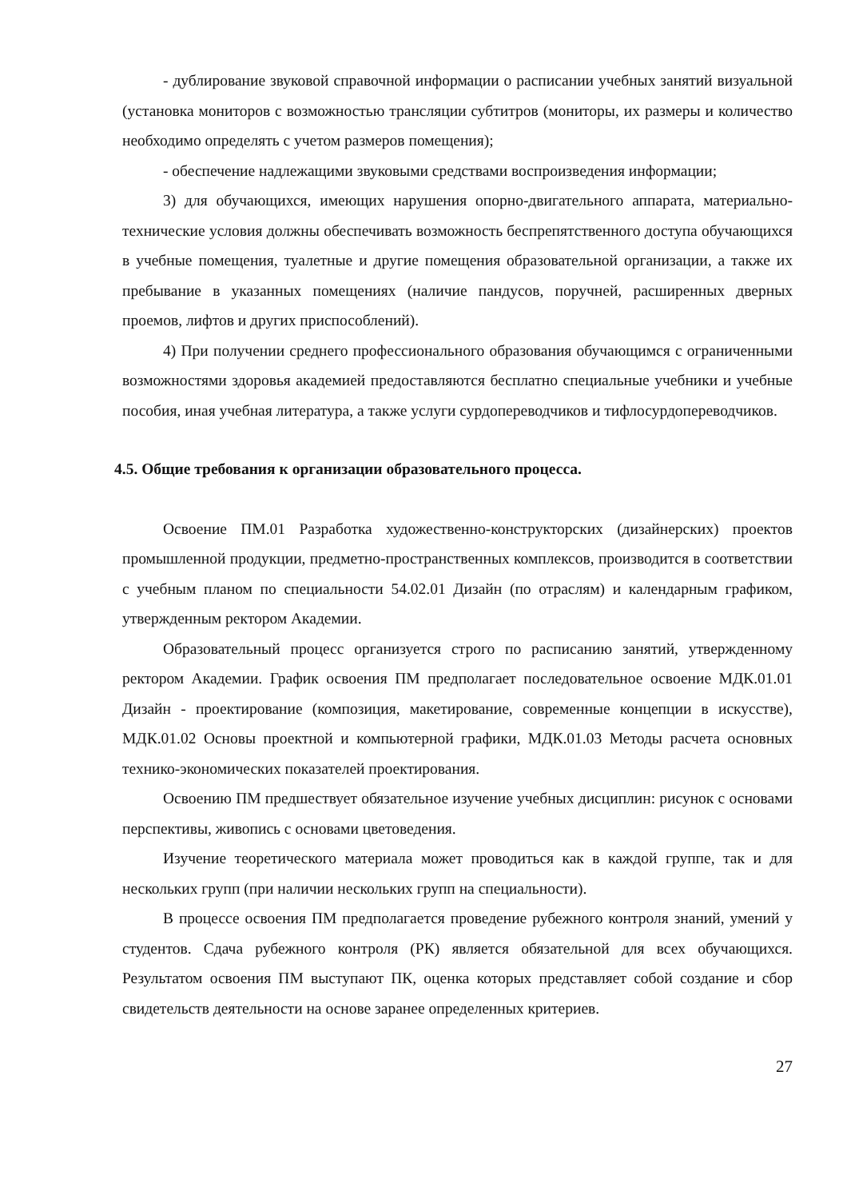- дублирование звуковой справочной информации о расписании учебных занятий визуальной (установка мониторов с возможностью трансляции субтитров (мониторы, их размеры и количество необходимо определять с учетом размеров помещения);
- обеспечение надлежащими звуковыми средствами воспроизведения информации;
3) для обучающихся, имеющих нарушения опорно-двигательного аппарата, материально-технические условия должны обеспечивать возможность беспрепятственного доступа обучающихся в учебные помещения, туалетные и другие помещения образовательной организации, а также их пребывание в указанных помещениях (наличие пандусов, поручней, расширенных дверных проемов, лифтов и других приспособлений).
4) При получении среднего профессионального образования обучающимся с ограниченными возможностями здоровья академией предоставляются бесплатно специальные учебники и учебные пособия, иная учебная литература, а также услуги сурдопереводчиков и тифлосурдопереводчиков.
4.5. Общие требования к организации образовательного процесса.
Освоение ПМ.01 Разработка художественно-конструкторских (дизайнерских) проектов промышленной продукции, предметно-пространственных комплексов, производится в соответствии с учебным планом по специальности 54.02.01 Дизайн (по отраслям) и календарным графиком, утвержденным ректором Академии.
Образовательный процесс организуется строго по расписанию занятий, утвержденному ректором Академии. График освоения ПМ предполагает последовательное освоение МДК.01.01 Дизайн - проектирование (композиция, макетирование, современные концепции в искусстве), МДК.01.02 Основы проектной и компьютерной графики, МДК.01.03 Методы расчета основных технико-экономических показателей проектирования.
Освоению ПМ предшествует обязательное изучение учебных дисциплин: рисунок с основами перспективы, живопись с основами цветоведения.
Изучение теоретического материала может проводиться как в каждой группе, так и для нескольких групп (при наличии нескольких групп на специальности).
В процессе освоения ПМ предполагается проведение рубежного контроля знаний, умений у студентов. Сдача рубежного контроля (РК) является обязательной для всех обучающихся. Результатом освоения ПМ выступают ПК, оценка которых представляет собой создание и сбор свидетельств деятельности на основе заранее определенных критериев.
27